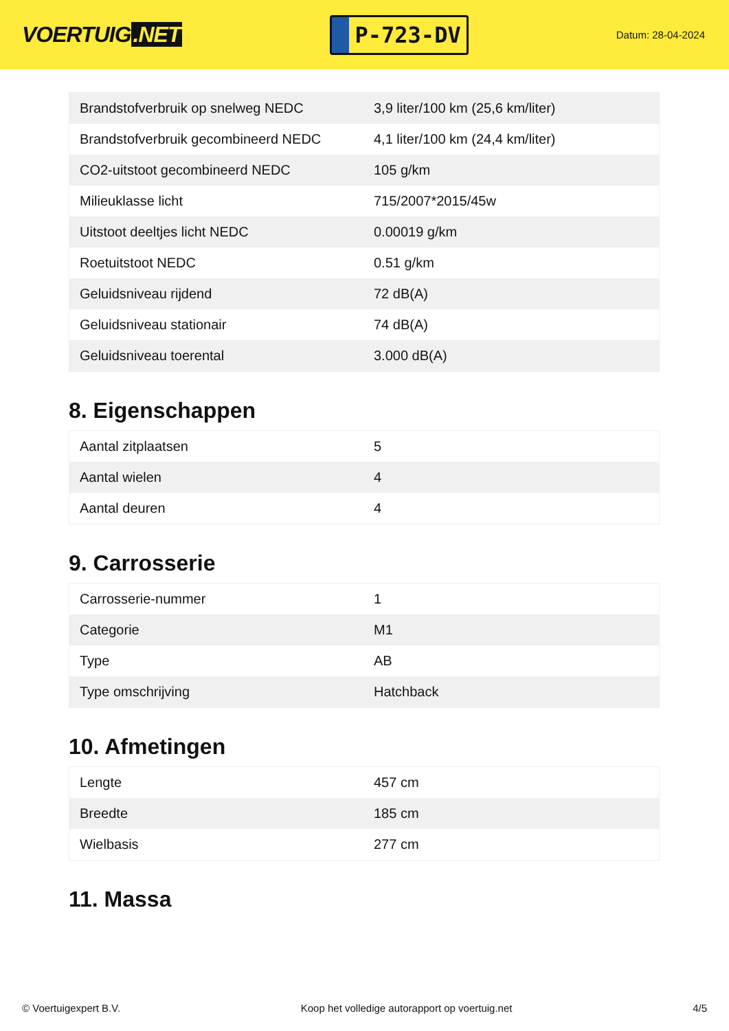VOERTUIG.NET
P-723-DV
Datum: 28-04-2024
| Brandstofverbruik op snelweg NEDC | 3,9 liter/100 km (25,6 km/liter) |
| Brandstofverbruik gecombineerd NEDC | 4,1 liter/100 km (24,4 km/liter) |
| CO2-uitstoot gecombineerd NEDC | 105 g/km |
| Milieuklasse licht | 715/2007*2015/45w |
| Uitstoot deeltjes licht NEDC | 0.00019 g/km |
| Roetuitstoot NEDC | 0.51 g/km |
| Geluidsniveau rijdend | 72 dB(A) |
| Geluidsniveau stationair | 74 dB(A) |
| Geluidsniveau toerental | 3.000 dB(A) |
8. Eigenschappen
| Aantal zitplaatsen | 5 |
| Aantal wielen | 4 |
| Aantal deuren | 4 |
9. Carrosserie
| Carrosserie-nummer | 1 |
| Categorie | M1 |
| Type | AB |
| Type omschrijving | Hatchback |
10. Afmetingen
| Lengte | 457 cm |
| Breedte | 185 cm |
| Wielbasis | 277 cm |
11. Massa
© Voertuigexpert B.V. Koop het volledige autorapport op voertuig.net 4/5